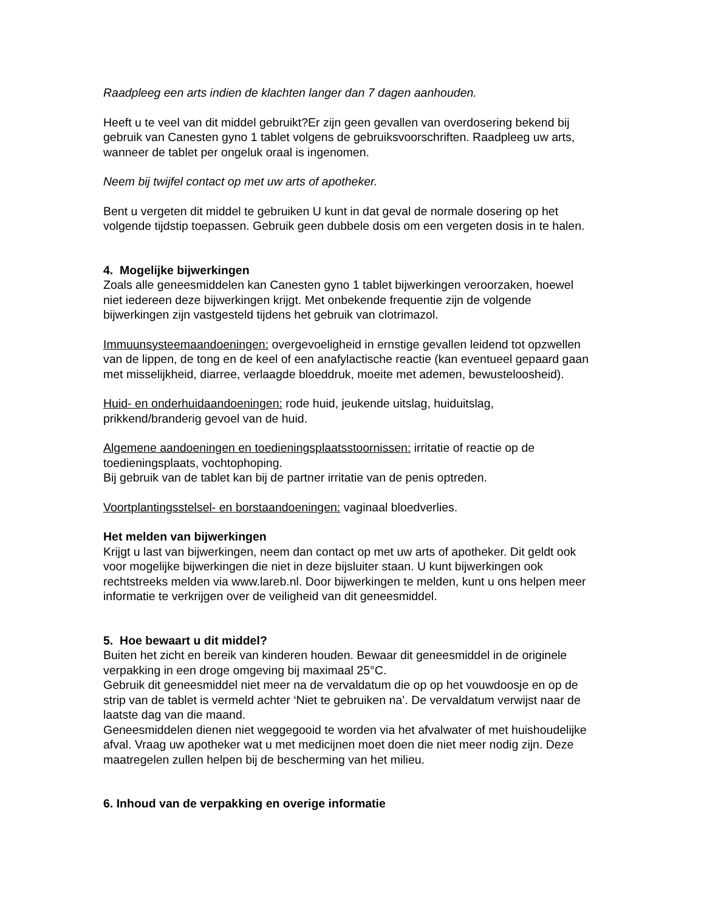Raadpleeg een arts indien de klachten langer dan 7 dagen aanhouden.
Heeft u te veel van dit middel gebruikt?Er zijn geen gevallen van overdosering bekend bij gebruik van Canesten gyno 1 tablet volgens de gebruiksvoorschriften. Raadpleeg uw arts, wanneer de tablet per ongeluk oraal is ingenomen.
Neem bij twijfel contact op met uw arts of apotheker.
Bent u vergeten dit middel te gebruiken U kunt in dat geval de normale dosering op het volgende tijdstip toepassen. Gebruik geen dubbele dosis om een vergeten dosis in te halen.
4. Mogelijke bijwerkingen
Zoals alle geneesmiddelen kan Canesten gyno 1 tablet bijwerkingen veroorzaken, hoewel niet iedereen deze bijwerkingen krijgt. Met onbekende frequentie zijn de volgende bijwerkingen zijn vastgesteld tijdens het gebruik van clotrimazol.
Immuunsysteemaandoeningen: overgevoeligheid in ernstige gevallen leidend tot opzwellen van de lippen, de tong en de keel of een anafylactische reactie (kan eventueel gepaard gaan met misselijkheid, diarree, verlaagde bloeddruk, moeite met ademen, bewusteloosheid).
Huid- en onderhuidaandoeningen: rode huid, jeukende uitslag, huiduitslag, prikkend/branderig gevoel van de huid.
Algemene aandoeningen en toedieningsplaatsstoornissen: irritatie of reactie op de toedieningsplaats, vochtophoping.
Bij gebruik van de tablet kan bij de partner irritatie van de penis optreden.
Voortplantingsstelsel- en borstaandoeningen: vaginaal bloedverlies.
Het melden van bijwerkingen
Krijgt u last van bijwerkingen, neem dan contact op met uw arts of apotheker. Dit geldt ook voor mogelijke bijwerkingen die niet in deze bijsluiter staan. U kunt bijwerkingen ook rechtstreeks melden via www.lareb.nl. Door bijwerkingen te melden, kunt u ons helpen meer informatie te verkrijgen over de veiligheid van dit geneesmiddel.
5. Hoe bewaart u dit middel?
Buiten het zicht en bereik van kinderen houden. Bewaar dit geneesmiddel in de originele verpakking in een droge omgeving bij maximaal 25°C.
Gebruik dit geneesmiddel niet meer na de vervaldatum die op op het vouwdoosje en op de strip van de tablet is vermeld achter ‘Niet te gebruiken na’. De vervaldatum verwijst naar de laatste dag van die maand.
Geneesmiddelen dienen niet weggegooid te worden via het afvalwater of met huishoudelijke afval. Vraag uw apotheker wat u met medicijnen moet doen die niet meer nodig zijn. Deze maatregelen zullen helpen bij de bescherming van het milieu.
6. Inhoud van de verpakking en overige informatie